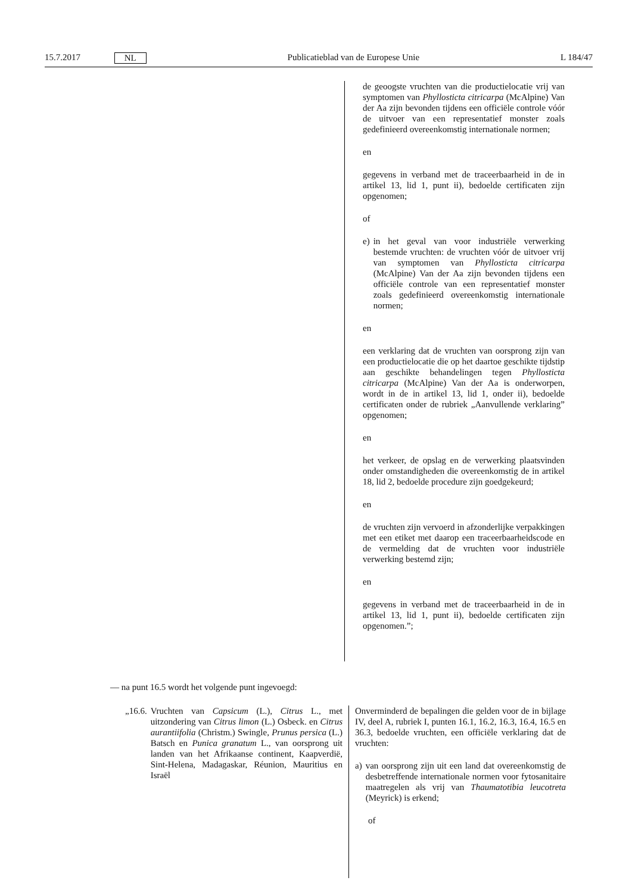15.7.2017 NL Publicatieblad van de Europese Unie L 184/47
de geoogste vruchten van die productielocatie vrij van symptomen van Phyllosticta citricarpa (McAlpine) Van der Aa zijn bevonden tijdens een officiële controle vóór de uitvoer van een representatief monster zoals gedefinieerd overeenkomstig internationale normen;
en
gegevens in verband met de traceerbaarheid in de in artikel 13, lid 1, punt ii), bedoelde certificaten zijn opgenomen;
of
e) in het geval van voor industriële verwerking bestemde vruchten: de vruchten vóór de uitvoer vrij van symptomen van Phyllosticta citricarpa (McAlpine) Van der Aa zijn bevonden tijdens een officiële controle van een representatief monster zoals gedefinieerd overeenkomstig internationale normen;
en
een verklaring dat de vruchten van oorsprong zijn van een productielocatie die op het daartoe geschikte tijdstip aan geschikte behandelingen tegen Phyllosticta citricarpa (McAlpine) Van der Aa is onderworpen, wordt in de in artikel 13, lid 1, onder ii), bedoelde certificaten onder de rubriek „Aanvullende verklaring” opgenomen;
en
het verkeer, de opslag en de verwerking plaatsvinden onder omstandigheden die overeenkomstig de in artikel 18, lid 2, bedoelde procedure zijn goedgekeurd;
en
de vruchten zijn vervoerd in afzonderlijke verpakkingen met een etiket met daarop een traceerbaarheidscode en de vermelding dat de vruchten voor industriële verwerking bestemd zijn;
en
gegevens in verband met de traceerbaarheid in de in artikel 13, lid 1, punt ii), bedoelde certificaten zijn opgenomen.”;
— na punt 16.5 wordt het volgende punt ingevoegd:
| „16.6. Vruchten van Capsicum (L.), Citrus L., met uitzondering van Citrus limon (L.) Osbeck. en Citrus aurantiifolia (Christm.) Swingle, Prunus persica (L.) Batsch en Punica granatum L., van oorsprong uit landen van het Afrikaanse continent, Kaapverdië, Sint-Helena, Madagaskar, Réunion, Mauritius en Israël | Onverminderd de bepalingen die gelden voor de in bijlage IV, deel A, rubriek I, punten 16.1, 16.2, 16.3, 16.4, 16.5 en 36.3, bedoelde vruchten, een officiële verklaring dat de vruchten: a) van oorsprong zijn uit een land dat overeenkomstig de desbetreffende internationale normen voor fytosanitaire maatregelen als vrij van Thaumatotibia leucotreta (Meyrick) is erkend; of |